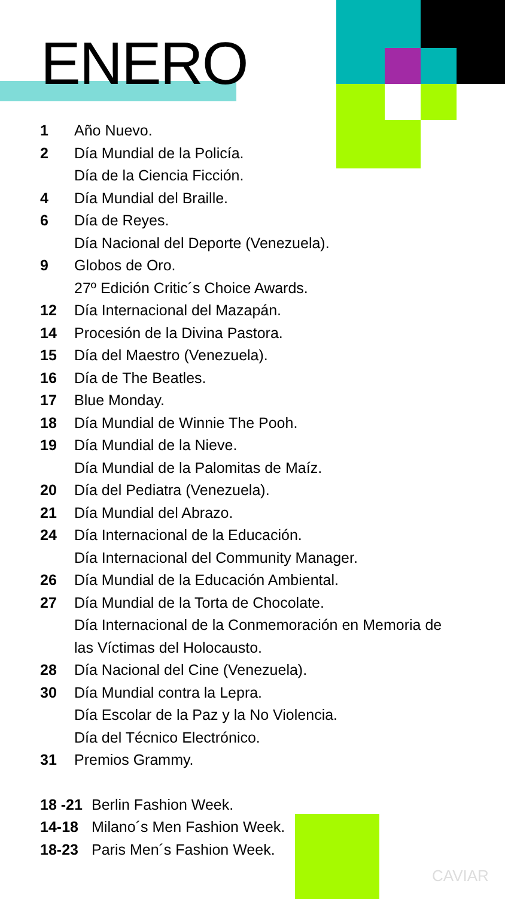ENERO
1 Año Nuevo.
2 Día Mundial de la Policía.
Día de la Ciencia Ficción.
4 Día Mundial del Braille.
6 Día de Reyes.
Día Nacional del Deporte (Venezuela).
9 Globos de Oro.
27º Edición Critic´s Choice Awards.
12 Día Internacional del Mazapán.
14 Procesión de la Divina Pastora.
15 Día del Maestro (Venezuela).
16 Día de The Beatles.
17 Blue Monday.
18 Día Mundial de Winnie The Pooh.
19 Día Mundial de la Nieve.
Día Mundial de la Palomitas de Maíz.
20 Día del Pediatra (Venezuela).
21 Día Mundial del Abrazo.
24 Día Internacional de la Educación.
Día Internacional del Community Manager.
26 Día Mundial de la Educación Ambiental.
27 Día Mundial de la Torta de Chocolate.
Día Internacional de la Conmemoración en Memoria de las Víctimas del Holocausto.
28 Día Nacional del Cine (Venezuela).
30 Día Mundial contra la Lepra.
Día Escolar de la Paz y la No Violencia.
Día del Técnico Electrónico.
31 Premios Grammy.
18 -21 Berlin Fashion Week.
14-18 Milano´s Men Fashion Week.
18-23 Paris Men´s Fashion Week.
CAVIAR